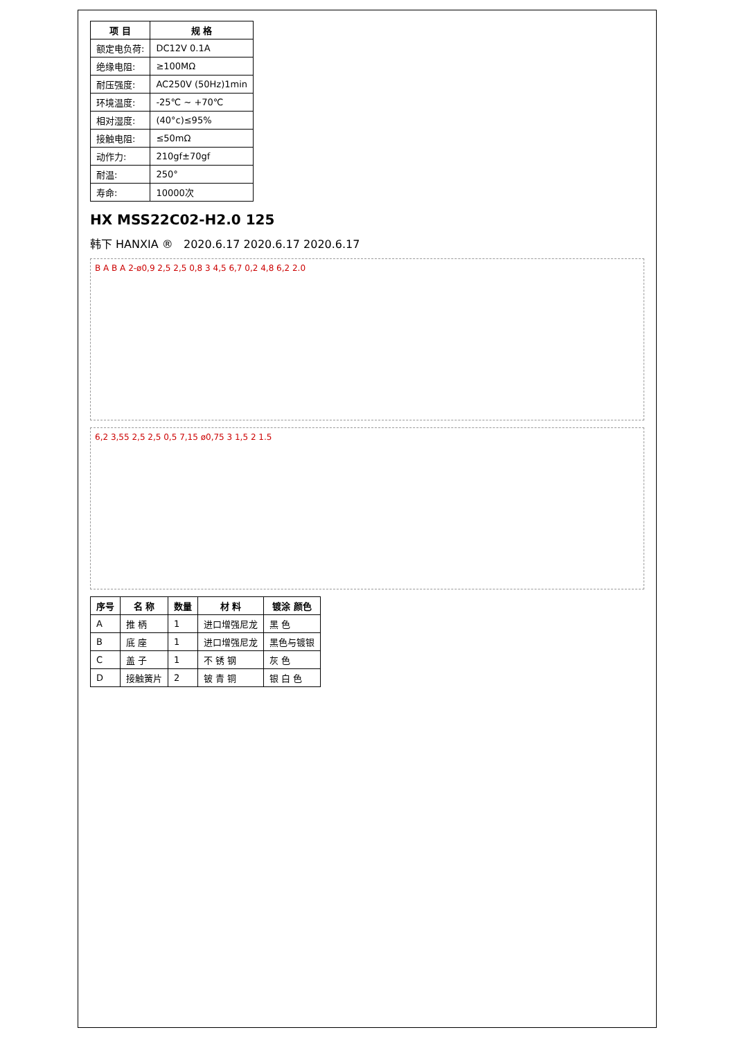| 项 目 | 规 格 |
| --- | --- |
| 额定电负荷: | DC12V 0.1A |
| 绝缘电阻: | ≥100MΩ |
| 耐压强度: | AC250V (50Hz)1min |
| 环境温度: | -25℃ ~ +70℃ |
| 相对湿度: | (40°c)≤95% |
| 接触电阻: | ≤50mΩ |
| 动作力: | 210gf±70gf |
| 耐温: | 250° |
| 寿命: | 10000次 |
HX MSS22C02-H2.0 125
韩下 HANXIA ® 2020.6.17 2020.6.17 2020.6.17
B A B A 2-ø0,9 2,5 2,5 0,8 3 4,5 6,7 0,2 4,8 6,2 2.0
6,2 3,55 2,5 2,5 0,5 7,15 ø0,75 3 1,5 2 1.5
| 序号 | 名 称 | 数量 | 材 料 | 镀涂 颜色 |
| --- | --- | --- | --- | --- |
| A | 推 柄 | 1 | 进口增强尼龙 | 黑 色 |
| B | 底 座 | 1 | 进口增强尼龙 | 黑色与镀银 |
| C | 盖 子 | 1 | 不 锈 钢 | 灰 色 |
| D | 接触簧片 | 2 | 铍 青 铜 | 银 白 色 |